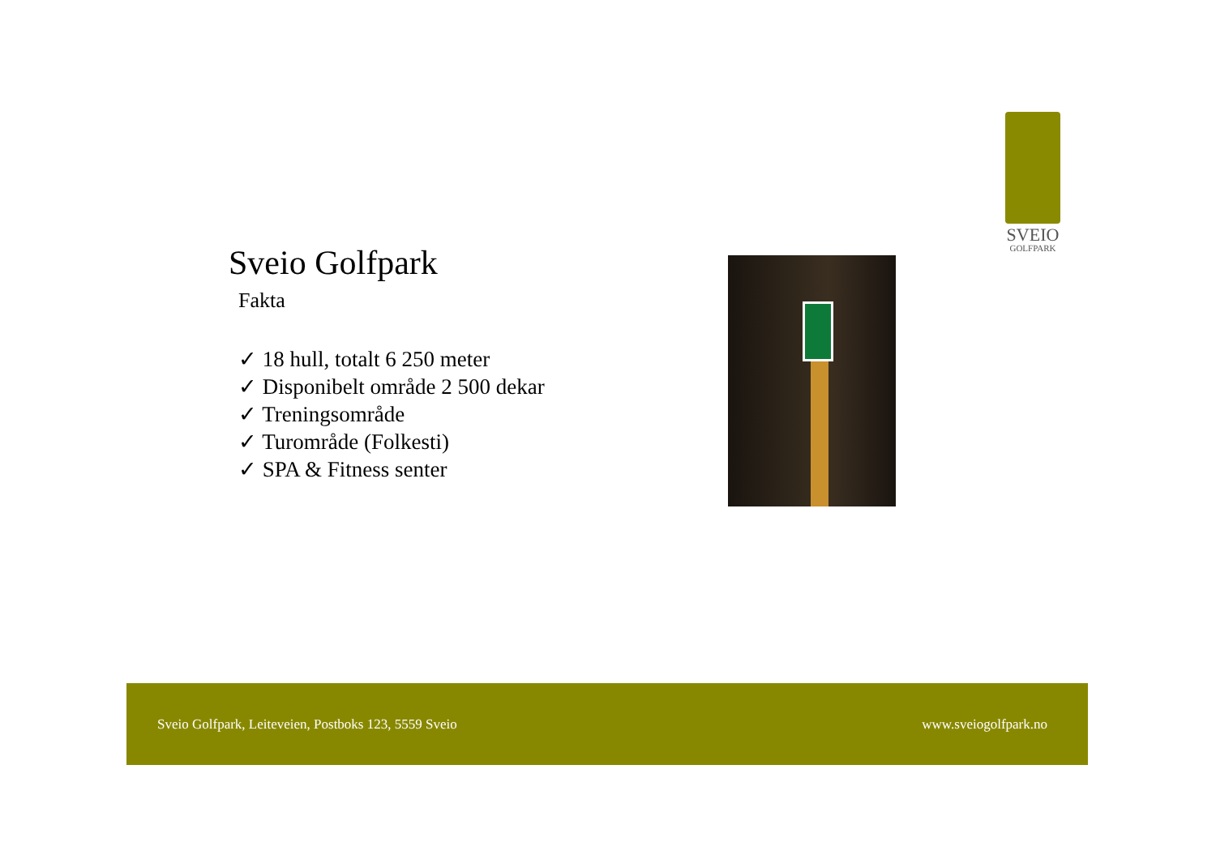SVEIO
GOLFPARK
Sveio Golfpark
Fakta
✓ 18 hull, totalt 6 250 meter
✓ Disponibelt område 2 500 dekar
✓ Treningsområde
✓ Turområde (Folkesti)
✓ SPA & Fitness senter
Sveio Golfpark, Leiteveien, Postboks 123, 5559 Sveio www.sveiogolfpark.no